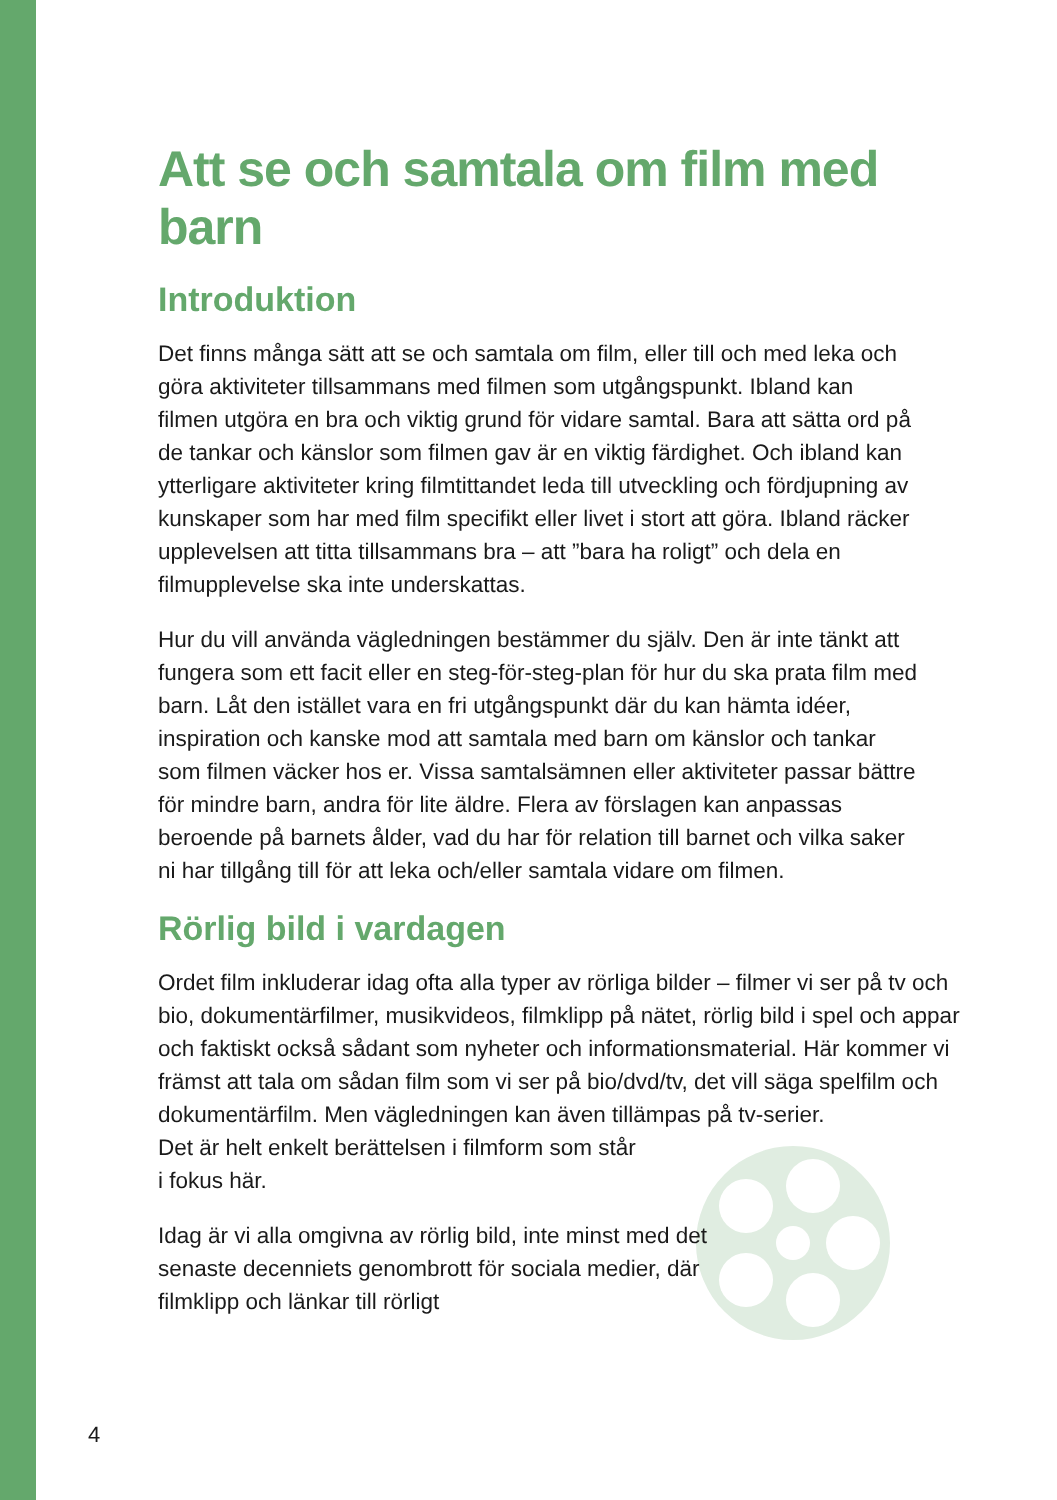Att se och samtala om film med barn
Introduktion
Det finns många sätt att se och samtala om film, eller till och med leka och göra aktiviteter tillsammans med filmen som utgångspunkt. Ibland kan filmen utgöra en bra och viktig grund för vidare samtal. Bara att sätta ord på de tankar och känslor som filmen gav är en viktig färdighet. Och ibland kan ytterligare aktiviteter kring filmtittandet leda till utveckling och fördjupning av kunskaper som har med film specifikt eller livet i stort att göra. Ibland räcker upplevelsen att titta tillsammans bra – att ”bara ha roligt” och dela en filmupplevelse ska inte underskattas.
Hur du vill använda vägledningen bestämmer du själv. Den är inte tänkt att fungera som ett facit eller en steg-för-steg-plan för hur du ska prata film med barn. Låt den istället vara en fri utgångspunkt där du kan hämta idéer, inspiration och kanske mod att samtala med barn om känslor och tankar som filmen väcker hos er. Vissa samtalsämnen eller aktiviteter passar bättre för mindre barn, andra för lite äldre. Flera av förslagen kan anpassas beroende på barnets ålder, vad du har för relation till barnet och vilka saker ni har tillgång till för att leka och/eller samtala vidare om filmen.
Rörlig bild i vardagen
Ordet film inkluderar idag ofta alla typer av rörliga bilder – filmer vi ser på tv och bio, dokumentärfilmer, musikvideos, filmklipp på nätet, rörlig bild i spel och appar och faktiskt också sådant som nyheter och informationsmaterial. Här kommer vi främst att tala om sådan film som vi ser på bio/dvd/tv, det vill säga spelfilm och dokumentärfilm. Men vägledningen kan även tillämpas på tv-serier.
Det är helt enkelt berättelsen i filmform som står
i fokus här.
Idag är vi alla omgivna av rörlig bild, inte minst med det senaste decenniets genombrott för sociala medier, där filmklipp och länkar till rörligt
4